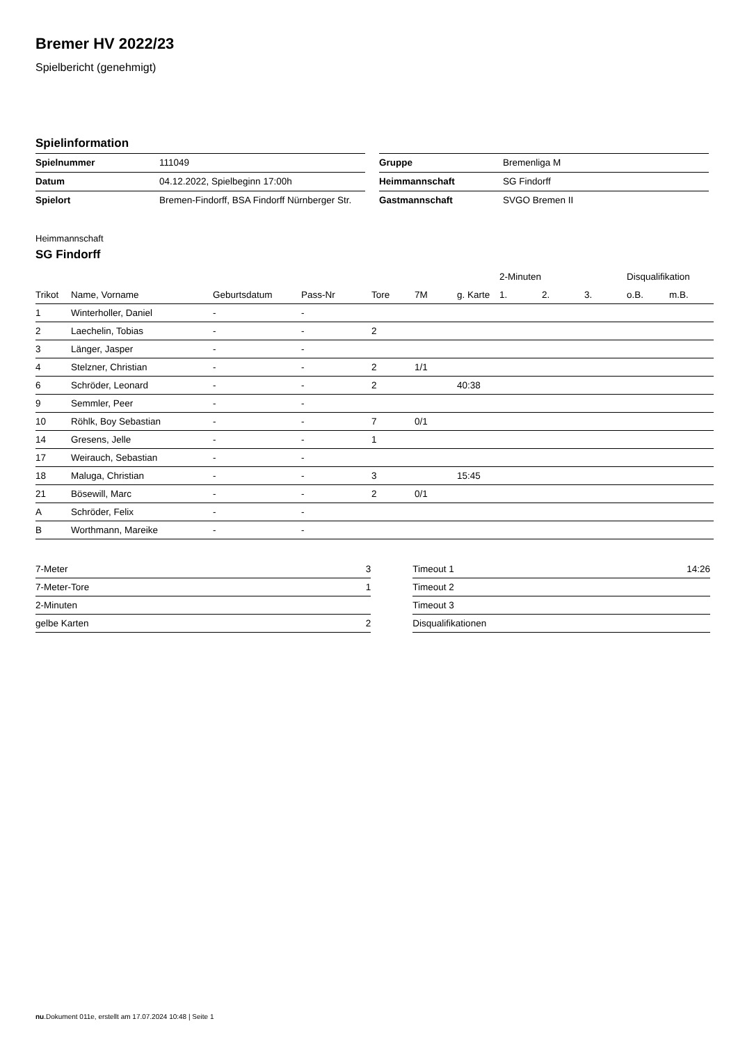Bremer HV 2022/23
Spielbericht (genehmigt)
Spielinformation
| Spielnummer | 111049 |
| Datum | 04.12.2022, Spielbeginn 17:00h |
| Spielort | Bremen-Findorff, BSA Findorff Nürnberger Str. |
| Gruppe | Bremenliga M |
| Heimmannschaft | SG Findorff |
| Gastmannschaft | SVGO Bremen II |
Heimmannschaft
SG Findorff
| | | | | | | | 2-Minuten | | | Disqualifikation | |
| --- | --- | --- | --- | --- | --- | --- | --- | --- | --- | --- | --- |
| Trikot | Name, Vorname | Geburtsdatum | Pass-Nr | Tore | 7M | g. Karte | 1. | 2. | 3. | o.B. | m.B. |
| 1 | Winterholler, Daniel | - | - | | | | | | | | |
| 2 | Laechelin, Tobias | - | - | 2 | | | | | | | |
| 3 | Länger, Jasper | - | - | | | | | | | | |
| 4 | Stelzner, Christian | - | - | 2 | 1/1 | | | | | | |
| 6 | Schröder, Leonard | - | - | 2 | | 40:38 | | | | | |
| 9 | Semmler, Peer | - | - | | | | | | | | |
| 10 | Röhlk, Boy Sebastian | - | - | 7 | 0/1 | | | | | | |
| 14 | Gresens, Jelle | - | - | 1 | | | | | | | |
| 17 | Weirauch, Sebastian | - | - | | | | | | | | |
| 18 | Maluga, Christian | - | - | 3 | | 15:45 | | | | | |
| 21 | Bösewill, Marc | - | - | 2 | 0/1 | | | | | | |
| A | Schröder, Felix | - | - | | | | | | | | |
| B | Worthmann, Mareike | - | - | | | | | | | | |
| 7-Meter | 3 |
| 7-Meter-Tore | 1 |
| 2-Minuten | |
| gelbe Karten | 2 |
| Timeout 1 | 14:26 |
| Timeout 2 | |
| Timeout 3 | |
| Disqualifikationen | |
nu.Dokument 011e, erstellt am 17.07.2024 10:48 | Seite 1